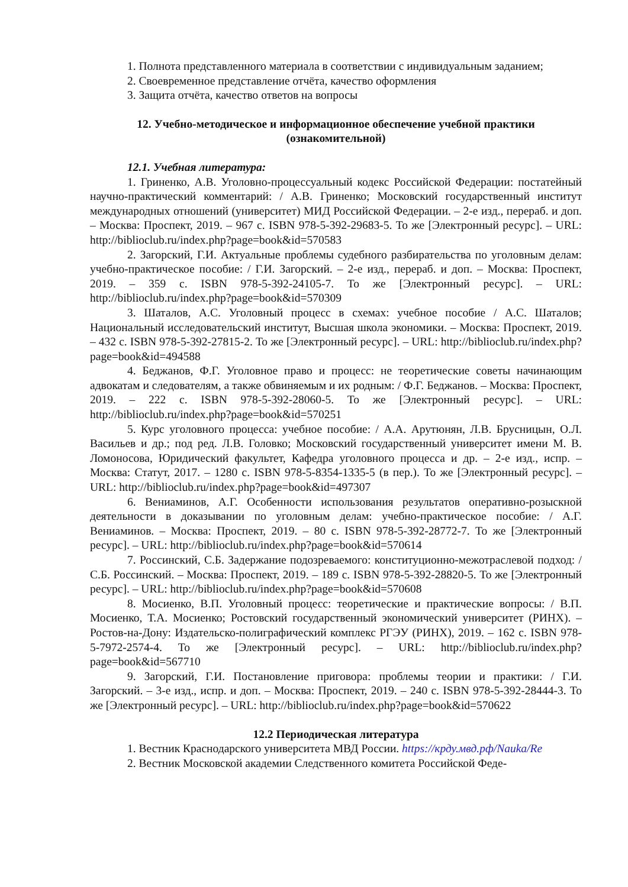1. Полнота представленного материала в соответствии с индивидуальным заданием;
2. Своевременное представление отчёта, качество оформления
3. Защита отчёта, качество ответов на вопросы
12. Учебно-методическое и информационное обеспечение учебной практики (ознакомительной)
12.1. Учебная литература:
1. Гриненко, А.В. Уголовно-процессуальный кодекс Российской Федерации: постатейный научно-практический комментарий: / А.В. Гриненко; Московский государственный институт международных отношений (университет) МИД Российской Федерации. – 2-е изд., перераб. и доп. – Москва: Проспект, 2019. – 967 с. ISBN 978-5-392-29683-5. То же [Электронный ресурс]. – URL: http://biblioclub.ru/index.php?page=book&id=570583
2. Загорский, Г.И. Актуальные проблемы судебного разбирательства по уголовным делам: учебно-практическое пособие: / Г.И. Загорский. – 2-е изд., перераб. и доп. – Москва: Проспект, 2019. – 359 с. ISBN 978-5-392-24105-7. То же [Электронный ресурс]. – URL: http://biblioclub.ru/index.php?page=book&id=570309
3. Шаталов, А.С. Уголовный процесс в схемах: учебное пособие / А.С. Шаталов; Национальный исследовательский институт, Высшая школа экономики. – Москва: Проспект, 2019. – 432 с. ISBN 978-5-392-27815-2. То же [Электронный ресурс]. – URL: http://biblioclub.ru/index.php?page=book&id=494588
4. Беджанов, Ф.Г. Уголовное право и процесс: не теоретические советы начинающим адвокатам и следователям, а также обвиняемым и их родным: / Ф.Г. Беджанов. – Москва: Проспект, 2019. – 222 с. ISBN 978-5-392-28060-5. То же [Электронный ресурс]. – URL: http://biblioclub.ru/index.php?page=book&id=570251
5. Курс уголовного процесса: учебное пособие: / А.А. Арутюнян, Л.В. Брусницын, О.Л. Васильев и др.; под ред. Л.В. Головко; Московский государственный университет имени М. В. Ломоносова, Юридический факультет, Кафедра уголовного процесса и др. – 2-е изд., испр. – Москва: Статут, 2017. – 1280 с. ISBN 978-5-8354-1335-5 (в пер.). То же [Электронный ресурс]. – URL: http://biblioclub.ru/index.php?page=book&id=497307
6. Вениаминов, А.Г. Особенности использования результатов оперативно-розыскной деятельности в доказывании по уголовным делам: учебно-практическое пособие: / А.Г. Вениаминов. – Москва: Проспект, 2019. – 80 с. ISBN 978-5-392-28772-7. То же [Электронный ресурс]. – URL: http://biblioclub.ru/index.php?page=book&id=570614
7. Россинский, С.Б. Задержание подозреваемого: конституционно-межотраслевой подход: / С.Б. Россинский. – Москва: Проспект, 2019. – 189 с. ISBN 978-5-392-28820-5. То же [Электронный ресурс]. – URL: http://biblioclub.ru/index.php?page=book&id=570608
8. Мосиенко, В.П. Уголовный процесс: теоретические и практические вопросы: / В.П. Мосиенко, Т.А. Мосиенко; Ростовский государственный экономический университет (РИНХ). – Ростов-на-Дону: Издательско-полиграфический комплекс РГЭУ (РИНХ), 2019. – 162 с. ISBN 978-5-7972-2574-4. То же [Электронный ресурс]. – URL: http://biblioclub.ru/index.php?page=book&id=567710
9. Загорский, Г.И. Постановление приговора: проблемы теории и практики: / Г.И. Загорский. – 3-е изд., испр. и доп. – Москва: Проспект, 2019. – 240 с. ISBN 978-5-392-28444-3. То же [Электронный ресурс]. – URL: http://biblioclub.ru/index.php?page=book&id=570622
12.2 Периодическая литература
1. Вестник Краснодарского университета МВД России. https://крду.мвд.рф/Nauka/Re
2. Вестник Московской академии Следственного комитета Российской Феде-